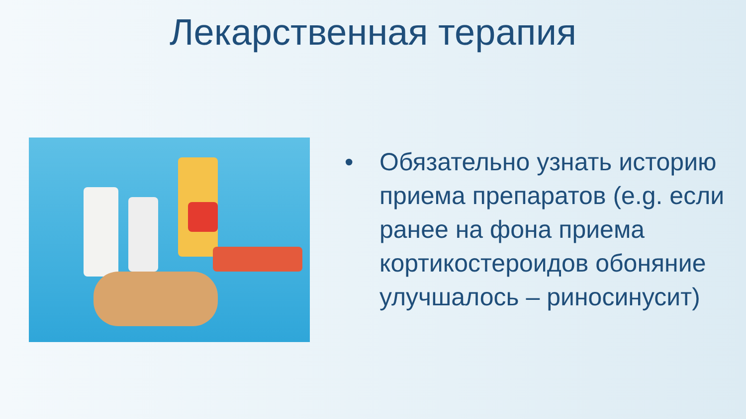Лекарственная терапия
• Обязательно узнать историю приема препаратов (e.g. если ранее на фона приема кортикостероидов обоняние улучшалось – риносинусит)